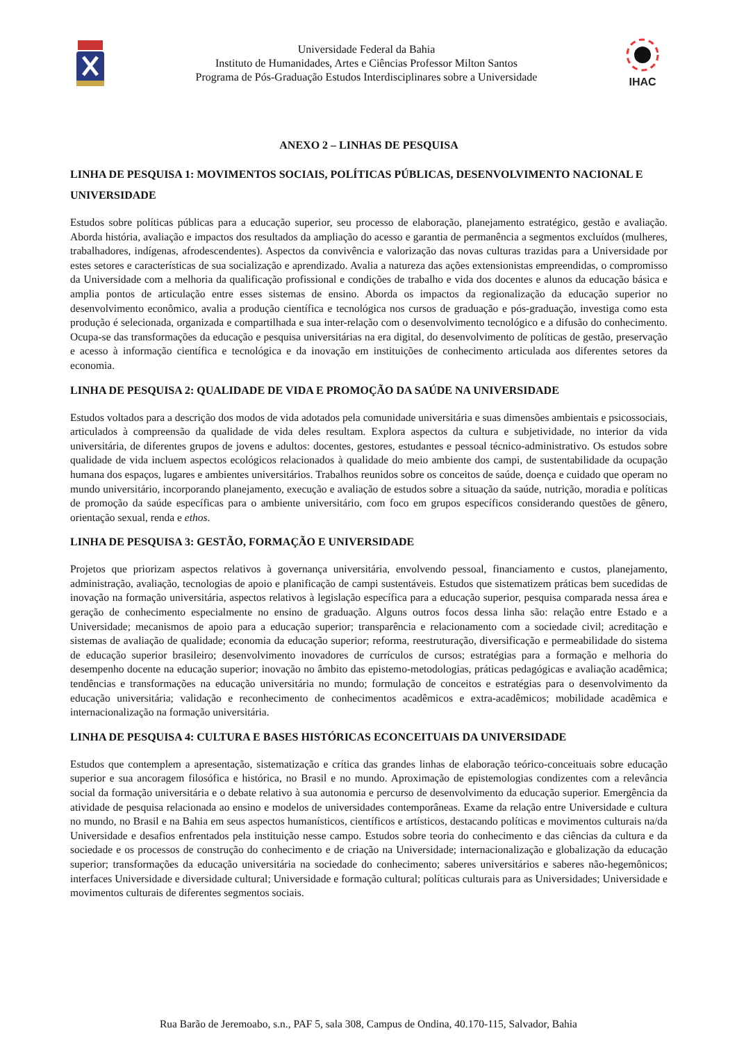Universidade Federal da Bahia
Instituto de Humanidades, Artes e Ciências Professor Milton Santos
Programa de Pós-Graduação Estudos Interdisciplinares sobre a Universidade
IHAC
ANEXO 2 – LINHAS DE PESQUISA
LINHA DE PESQUISA 1: MOVIMENTOS SOCIAIS, POLÍTICAS PÚBLICAS, DESENVOLVIMENTO NACIONAL E UNIVERSIDADE
Estudos sobre políticas públicas para a educação superior, seu processo de elaboração, planejamento estratégico, gestão e avaliação. Aborda história, avaliação e impactos dos resultados da ampliação do acesso e garantia de permanência a segmentos excluídos (mulheres, trabalhadores, indígenas, afrodescendentes). Aspectos da convivência e valorização das novas culturas trazidas para a Universidade por estes setores e características de sua socialização e aprendizado. Avalia a natureza das ações extensionistas empreendidas, o compromisso da Universidade com a melhoria da qualificação profissional e condições de trabalho e vida dos docentes e alunos da educação básica e amplia pontos de articulação entre esses sistemas de ensino. Aborda os impactos da regionalização da educação superior no desenvolvimento econômico, avalia a produção científica e tecnológica nos cursos de graduação e pós-graduação, investiga como esta produção é selecionada, organizada e compartilhada e sua inter-relação com o desenvolvimento tecnológico e a difusão do conhecimento. Ocupa-se das transformações da educação e pesquisa universitárias na era digital, do desenvolvimento de políticas de gestão, preservação e acesso à informação científica e tecnológica e da inovação em instituições de conhecimento articulada aos diferentes setores da economia.
LINHA DE PESQUISA 2: QUALIDADE DE VIDA E PROMOÇÃO DA SAÚDE NA UNIVERSIDADE
Estudos voltados para a descrição dos modos de vida adotados pela comunidade universitária e suas dimensões ambientais e psicossociais, articulados à compreensão da qualidade de vida deles resultam. Explora aspectos da cultura e subjetividade, no interior da vida universitária, de diferentes grupos de jovens e adultos: docentes, gestores, estudantes e pessoal técnico-administrativo. Os estudos sobre qualidade de vida incluem aspectos ecológicos relacionados à qualidade do meio ambiente dos campi, de sustentabilidade da ocupação humana dos espaços, lugares e ambientes universitários. Trabalhos reunidos sobre os conceitos de saúde, doença e cuidado que operam no mundo universitário, incorporando planejamento, execução e avaliação de estudos sobre a situação da saúde, nutrição, moradia e políticas de promoção da saúde específicas para o ambiente universitário, com foco em grupos específicos considerando questões de gênero, orientação sexual, renda e ethos.
LINHA DE PESQUISA 3: GESTÃO, FORMAÇÃO E UNIVERSIDADE
Projetos que priorizam aspectos relativos à governança universitária, envolvendo pessoal, financiamento e custos, planejamento, administração, avaliação, tecnologias de apoio e planificação de campi sustentáveis. Estudos que sistematizem práticas bem sucedidas de inovação na formação universitária, aspectos relativos à legislação específica para a educação superior, pesquisa comparada nessa área e geração de conhecimento especialmente no ensino de graduação. Alguns outros focos dessa linha são: relação entre Estado e a Universidade; mecanismos de apoio para a educação superior; transparência e relacionamento com a sociedade civil; acreditação e sistemas de avaliação de qualidade; economia da educação superior; reforma, reestruturação, diversificação e permeabilidade do sistema de educação superior brasileiro; desenvolvimento inovadores de currículos de cursos; estratégias para a formação e melhoria do desempenho docente na educação superior; inovação no âmbito das epistemo-metodologias, práticas pedagógicas e avaliação acadêmica; tendências e transformações na educação universitária no mundo; formulação de conceitos e estratégias para o desenvolvimento da educação universitária; validação e reconhecimento de conhecimentos acadêmicos e extra-acadêmicos; mobilidade acadêmica e internacionalização na formação universitária.
LINHA DE PESQUISA 4: CULTURA E BASES HISTÓRICAS ECONCEITUAIS DA UNIVERSIDADE
Estudos que contemplem a apresentação, sistematização e crítica das grandes linhas de elaboração teórico-conceituais sobre educação superior e sua ancoragem filosófica e histórica, no Brasil e no mundo. Aproximação de epistemologias condizentes com a relevância social da formação universitária e o debate relativo à sua autonomia e percurso de desenvolvimento da educação superior. Emergência da atividade de pesquisa relacionada ao ensino e modelos de universidades contemporâneas. Exame da relação entre Universidade e cultura no mundo, no Brasil e na Bahia em seus aspectos humanísticos, científicos e artísticos, destacando políticas e movimentos culturais na/da Universidade e desafios enfrentados pela instituição nesse campo. Estudos sobre teoria do conhecimento e das ciências da cultura e da sociedade e os processos de construção do conhecimento e de criação na Universidade; internacionalização e globalização da educação superior; transformações da educação universitária na sociedade do conhecimento; saberes universitários e saberes não-hegemônicos; interfaces Universidade e diversidade cultural; Universidade e formação cultural; políticas culturais para as Universidades; Universidade e movimentos culturais de diferentes segmentos sociais.
Rua Barão de Jeremoabo, s.n., PAF 5, sala 308, Campus de Ondina, 40.170-115, Salvador, Bahia